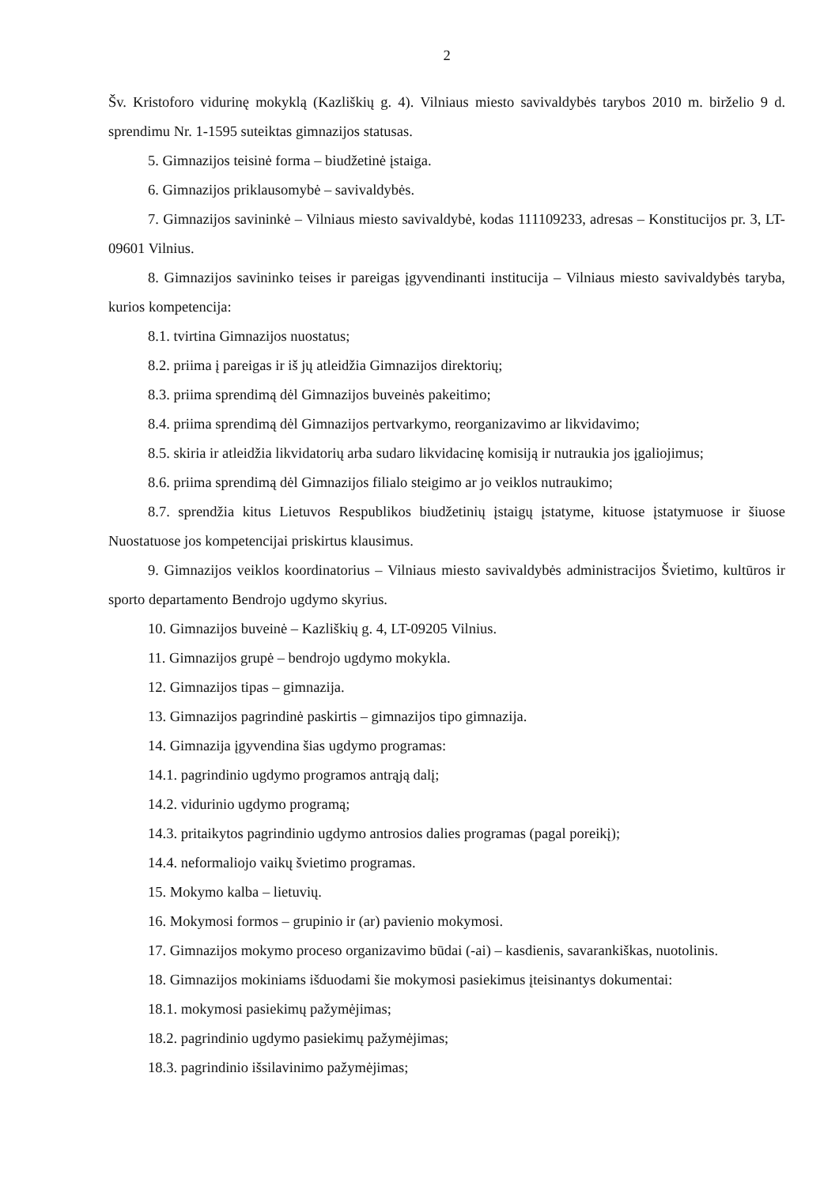2
Šv. Kristoforo vidurinę mokyklą (Kazliškių g. 4). Vilniaus miesto savivaldybės tarybos 2010 m. birželio 9 d. sprendimu Nr. 1-1595 suteiktas gimnazijos statusas.
5. Gimnazijos teisinė forma – biudžetinė įstaiga.
6. Gimnazijos priklausomybė – savivaldybės.
7. Gimnazijos savininkė – Vilniaus miesto savivaldybė, kodas 111109233, adresas – Konstitucijos pr. 3, LT-09601 Vilnius.
8. Gimnazijos savininko teises ir pareigas įgyvendinanti institucija – Vilniaus miesto savivaldybės taryba, kurios kompetencija:
8.1. tvirtina Gimnazijos nuostatus;
8.2. priima į pareigas ir iš jų atleidžia Gimnazijos direktorių;
8.3. priima sprendimą dėl Gimnazijos buveinės pakeitimo;
8.4. priima sprendimą dėl Gimnazijos pertvarkymo, reorganizavimo ar likvidavimo;
8.5. skiria ir atleidžia likvidatorių arba sudaro likvidacinę komisiją ir nutraukia jos įgaliojimus;
8.6. priima sprendimą dėl Gimnazijos filialo steigimo ar jo veiklos nutraukimo;
8.7. sprendžia kitus Lietuvos Respublikos biudžetinių įstaigų įstatyme, kituose įstatymuose ir šiuose Nuostatuose jos kompetencijai priskirtus klausimus.
9. Gimnazijos veiklos koordinatorius – Vilniaus miesto savivaldybės administracijos Švietimo, kultūros ir sporto departamento Bendrojo ugdymo skyrius.
10. Gimnazijos buveinė – Kazliškių g. 4, LT-09205 Vilnius.
11. Gimnazijos grupė – bendrojo ugdymo mokykla.
12. Gimnazijos tipas – gimnazija.
13. Gimnazijos pagrindinė paskirtis – gimnazijos tipo gimnazija.
14. Gimnazija įgyvendina šias ugdymo programas:
14.1. pagrindinio ugdymo programos antrąją dalį;
14.2. vidurinio ugdymo programą;
14.3. pritaikytos pagrindinio ugdymo antrosios dalies programas (pagal poreikį);
14.4. neformaliojo vaikų švietimo programas.
15. Mokymo kalba – lietuvių.
16. Mokymosi formos – grupinio ir (ar) pavienio mokymosi.
17. Gimnazijos mokymo proceso organizavimo būdai (-ai) – kasdienis, savarankiškas, nuotolinis.
18. Gimnazijos mokiniams išduodami šie mokymosi pasiekimus įteisinantys dokumentai:
18.1. mokymosi pasiekimų pažymėjimas;
18.2. pagrindinio ugdymo pasiekimų pažymėjimas;
18.3. pagrindinio išsilavinimo pažymėjimas;